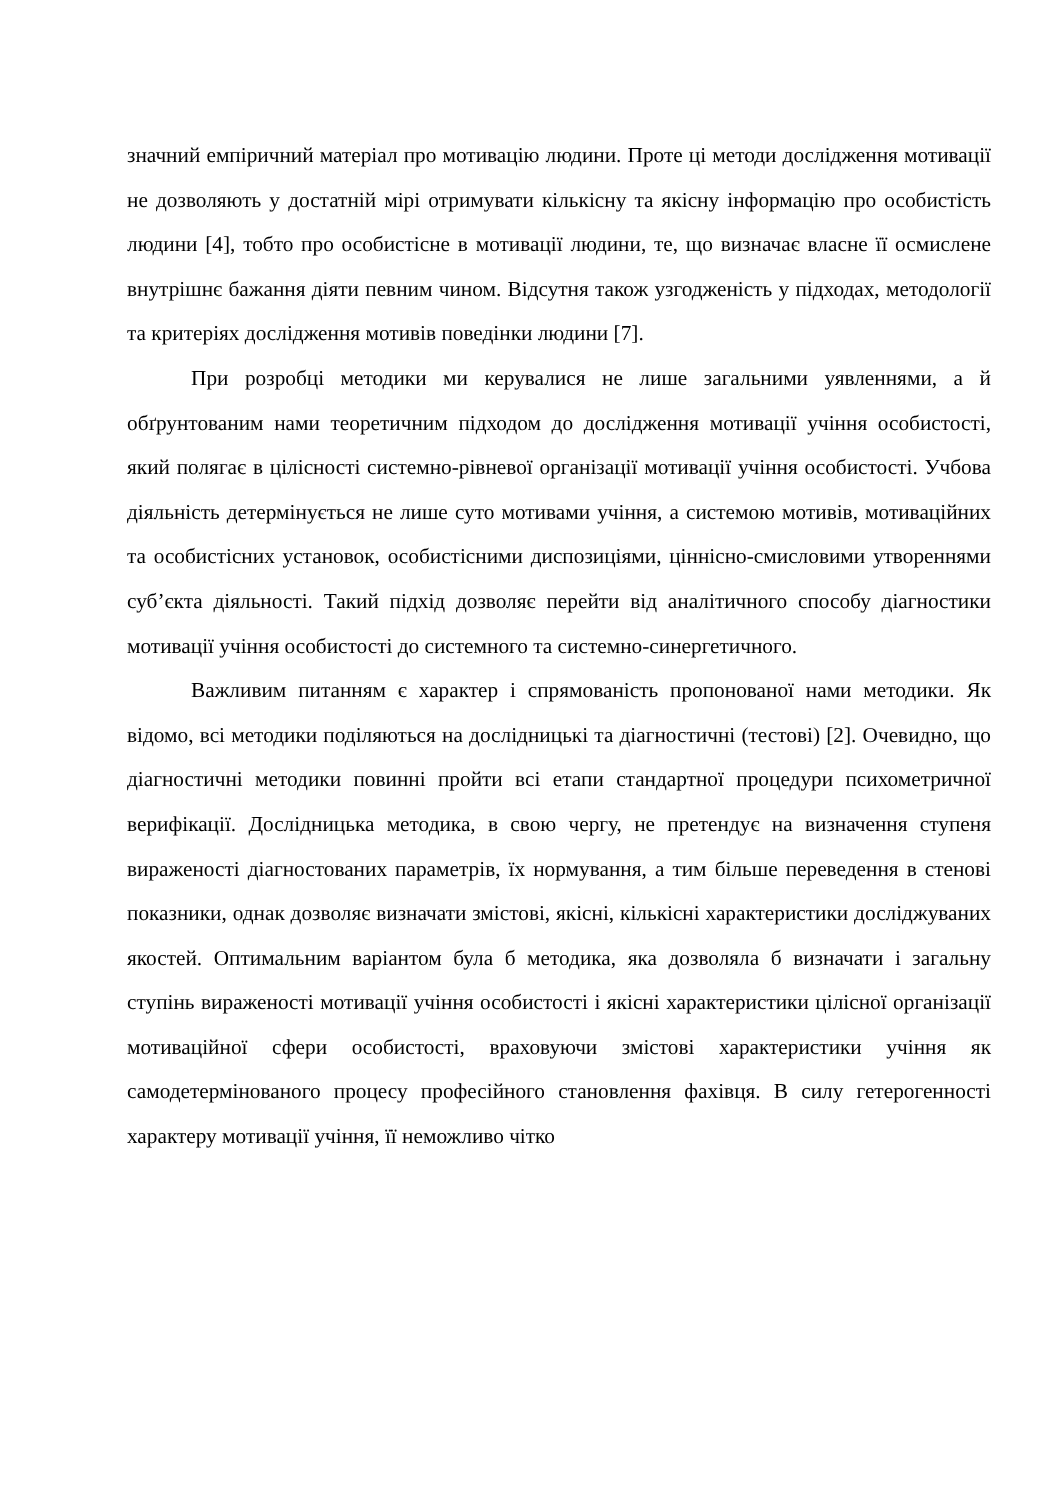значний емпіричний матеріал про мотивацію людини. Проте ці методи дослідження мотивації не дозволяють у достатній мірі отримувати кількісну та якісну інформацію про особистість людини [4], тобто про особистісне в мотивації людини, те, що визначає власне її осмислене внутрішнє бажання діяти певним чином. Відсутня також узгодженість у підходах, методології та критеріях дослідження мотивів поведінки людини [7].
При розробці методики ми керувалися не лише загальними уявленнями, а й обґрунтованим нами теоретичним підходом до дослідження мотивації учіння особистості, який полягає в цілісності системно-рівневої організації мотивації учіння особистості. Учбова діяльність детермінується не лише суто мотивами учіння, а системою мотивів, мотиваційних та особистісних установок, особистісними диспозиціями, ціннісно-смисловими утвореннями суб’єкта діяльності. Такий підхід дозволяє перейти від аналітичного способу діагностики мотивації учіння особистості до системного та системно-синергетичного.
Важливим питанням є характер і спрямованість пропонованої нами методики. Як відомо, всі методики поділяються на дослідницькі та діагностичні (тестові) [2]. Очевидно, що діагностичні методики повинні пройти всі етапи стандартної процедури психометричної верифікації. Дослідницька методика, в свою чергу, не претендує на визначення ступеня вираженості діагностованих параметрів, їх нормування, а тим більше переведення в стенові показники, однак дозволяє визначати змістові, якісні, кількісні характеристики досліджуваних якостей. Оптимальним варіантом була б методика, яка дозволяла б визначати і загальну ступінь вираженості мотивації учіння особистості і якісні характеристики цілісної організації мотиваційної сфери особистості, враховуючи змістові характеристики учіння як самодетермінованого процесу професійного становлення фахівця. В силу гетерогенності характеру мотивації учіння, її неможливо чітко